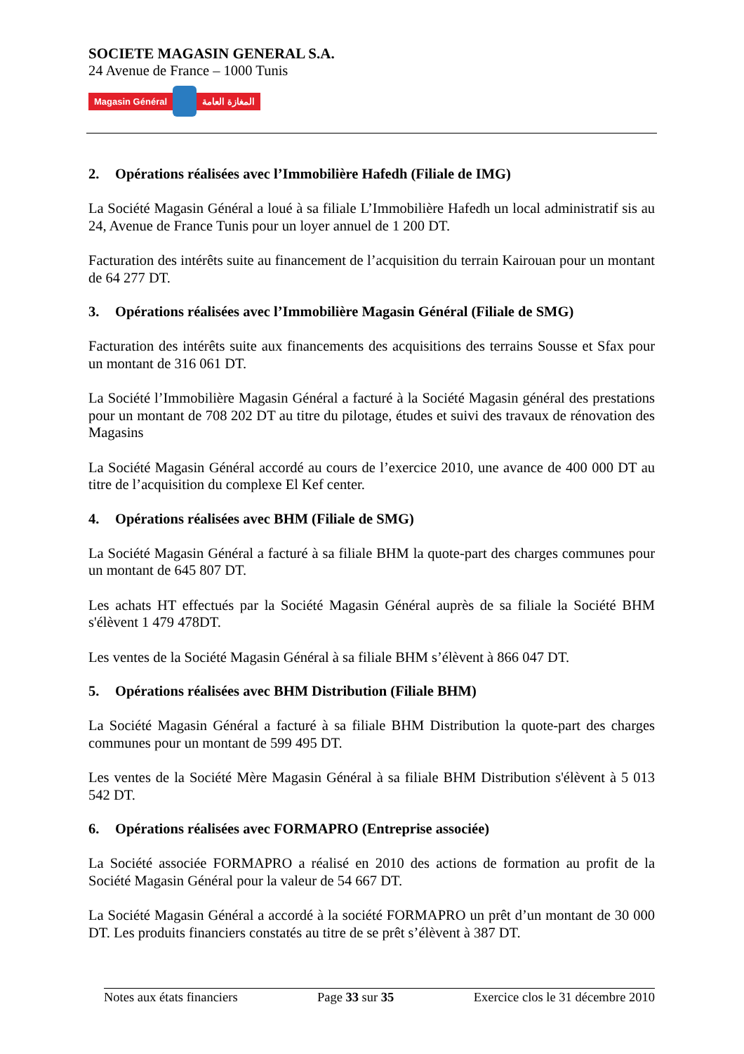SOCIETE MAGASIN GENERAL S.A.
24 Avenue de France – 1000 Tunis
Magasin Général المغازة العامة
2. Opérations réalisées avec l’Immobilière Hafedh (Filiale de IMG)
La Société Magasin Général a loué à sa filiale L’Immobilière Hafedh un local administratif sis au 24, Avenue de France Tunis pour un loyer annuel de 1 200 DT.
Facturation des intérêts suite au financement de l’acquisition du terrain Kairouan pour un montant de 64 277 DT.
3. Opérations réalisées avec l’Immobilière Magasin Général (Filiale de SMG)
Facturation des intérêts suite aux financements des acquisitions des terrains Sousse et Sfax pour un montant de 316 061 DT.
La Société l’Immobilière Magasin Général a facturé à la Société Magasin général des prestations pour un montant de 708 202 DT au titre du pilotage, études et suivi des travaux de rénovation des Magasins
La Société Magasin Général accordé au cours de l’exercice 2010, une avance de 400 000 DT au titre de l’acquisition du complexe El Kef center.
4. Opérations réalisées avec BHM (Filiale de SMG)
La Société Magasin Général a facturé à sa filiale BHM la quote-part des charges communes pour un montant de 645 807 DT.
Les achats HT effectués par la Société Magasin Général auprès de sa filiale la Société BHM s'élèvent 1 479 478DT.
Les ventes de la Société Magasin Général à sa filiale BHM s’élèvent à 866 047 DT.
5. Opérations réalisées avec BHM Distribution (Filiale BHM)
La Société Magasin Général a facturé à sa filiale BHM Distribution la quote-part des charges communes pour un montant de 599 495 DT.
Les ventes de la Société Mère Magasin Général à sa filiale BHM Distribution s'élèvent à 5 013 542 DT.
6. Opérations réalisées avec FORMAPRO (Entreprise associée)
La Société associée FORMAPRO a réalisé en 2010 des actions de formation au profit de la Société Magasin Général pour la valeur de 54 667 DT.
La Société Magasin Général a accordé à la société FORMAPRO un prêt d’un montant de 30 000 DT. Les produits financiers constatés au titre de se prêt s’élèvent à 387 DT.
Notes aux états financiers Page 33 sur 35 Exercice clos le 31 décembre 2010